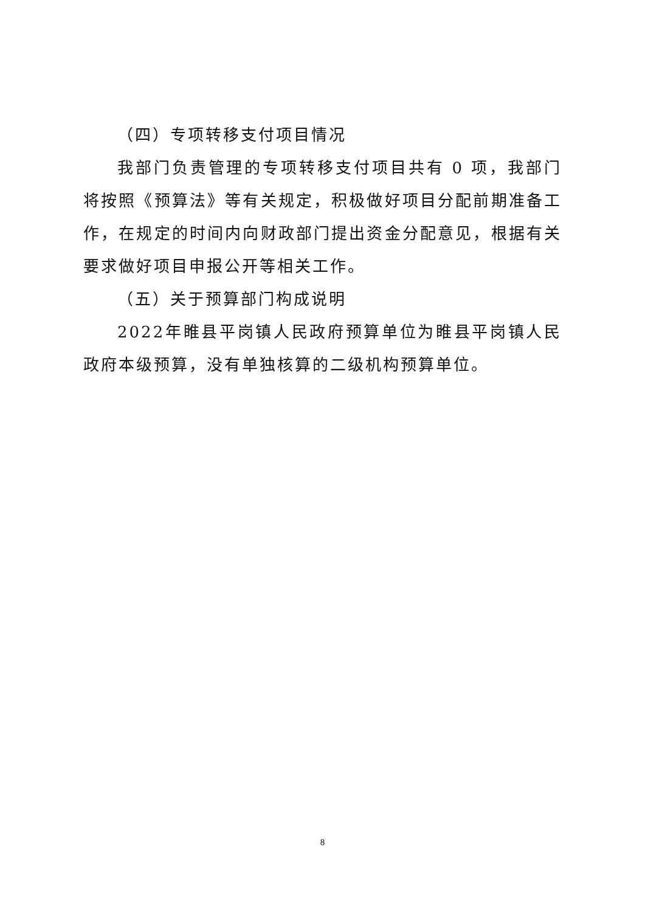（四）专项转移支付项目情况
我部门负责管理的专项转移支付项目共有 0 项，我部门将按照《预算法》等有关规定，积极做好项目分配前期准备工作，在规定的时间内向财政部门提出资金分配意见，根据有关要求做好项目申报公开等相关工作。
（五）关于预算部门构成说明
2022年睢县平岗镇人民政府预算单位为睢县平岗镇人民政府本级预算，没有单独核算的二级机构预算单位。
8